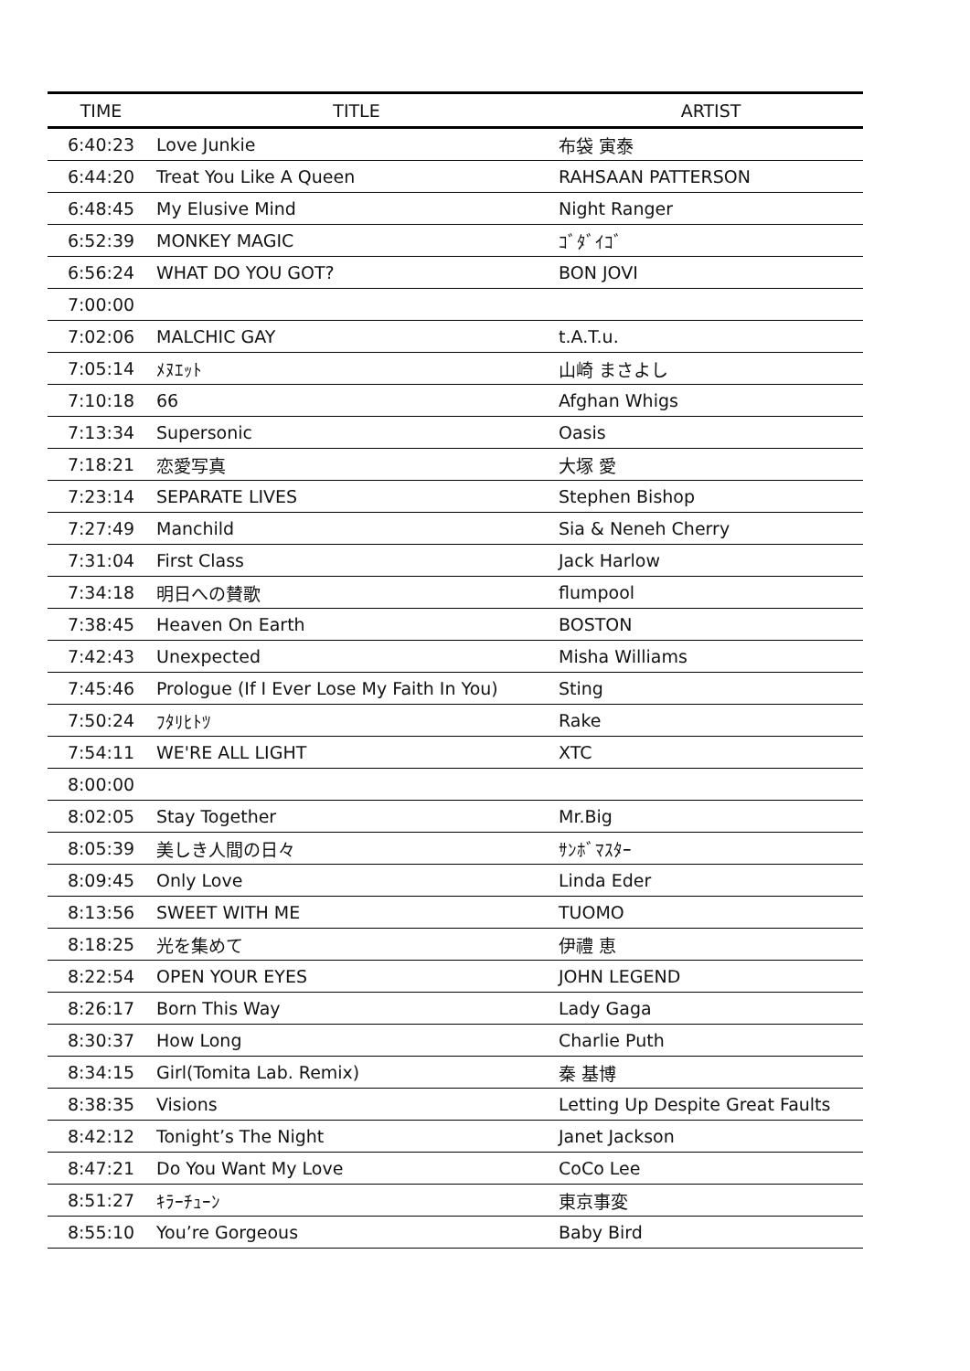| TIME | TITLE | ARTIST |
| --- | --- | --- |
| 6:40:23 | Love Junkie | 布袋 寅泰 |
| 6:44:20 | Treat You Like A Queen | RAHSAAN PATTERSON |
| 6:48:45 | My Elusive Mind | Night Ranger |
| 6:52:39 | MONKEY MAGIC | ｺﾞﾀﾞｲｺﾞ |
| 6:56:24 | WHAT DO YOU GOT? | BON JOVI |
| 7:00:00 | | |
| 7:02:06 | MALCHIC GAY | t.A.T.u. |
| 7:05:14 | ﾒﾇｴｯﾄ | 山崎 まさよし |
| 7:10:18 | 66 | Afghan Whigs |
| 7:13:34 | Supersonic | Oasis |
| 7:18:21 | 恋愛写真 | 大塚 愛 |
| 7:23:14 | SEPARATE LIVES | Stephen Bishop |
| 7:27:49 | Manchild | Sia & Neneh Cherry |
| 7:31:04 | First Class | Jack Harlow |
| 7:34:18 | 明日への賛歌 | flumpool |
| 7:38:45 | Heaven On Earth | BOSTON |
| 7:42:43 | Unexpected | Misha Williams |
| 7:45:46 | Prologue (If I Ever Lose My Faith In You) | Sting |
| 7:50:24 | ﾌﾀﾘﾋﾄﾂ | Rake |
| 7:54:11 | WE'RE ALL LIGHT | XTC |
| 8:00:00 | | |
| 8:02:05 | Stay Together | Mr.Big |
| 8:05:39 | 美しき人間の日々 | ｻﾝﾎﾞﾏｽﾀｰ |
| 8:09:45 | Only Love | Linda Eder |
| 8:13:56 | SWEET WITH ME | TUOMO |
| 8:18:25 | 光を集めて | 伊禮 恵 |
| 8:22:54 | OPEN YOUR EYES | JOHN LEGEND |
| 8:26:17 | Born This Way | Lady Gaga |
| 8:30:37 | How Long | Charlie Puth |
| 8:34:15 | Girl(Tomita Lab. Remix) | 秦 基博 |
| 8:38:35 | Visions | Letting Up Despite Great Faults |
| 8:42:12 | Tonight’s The Night | Janet Jackson |
| 8:47:21 | Do You Want My Love | CoCo Lee |
| 8:51:27 | ｷﾗｰﾁｭｰﾝ | 東京事変 |
| 8:55:10 | You’re Gorgeous | Baby Bird |